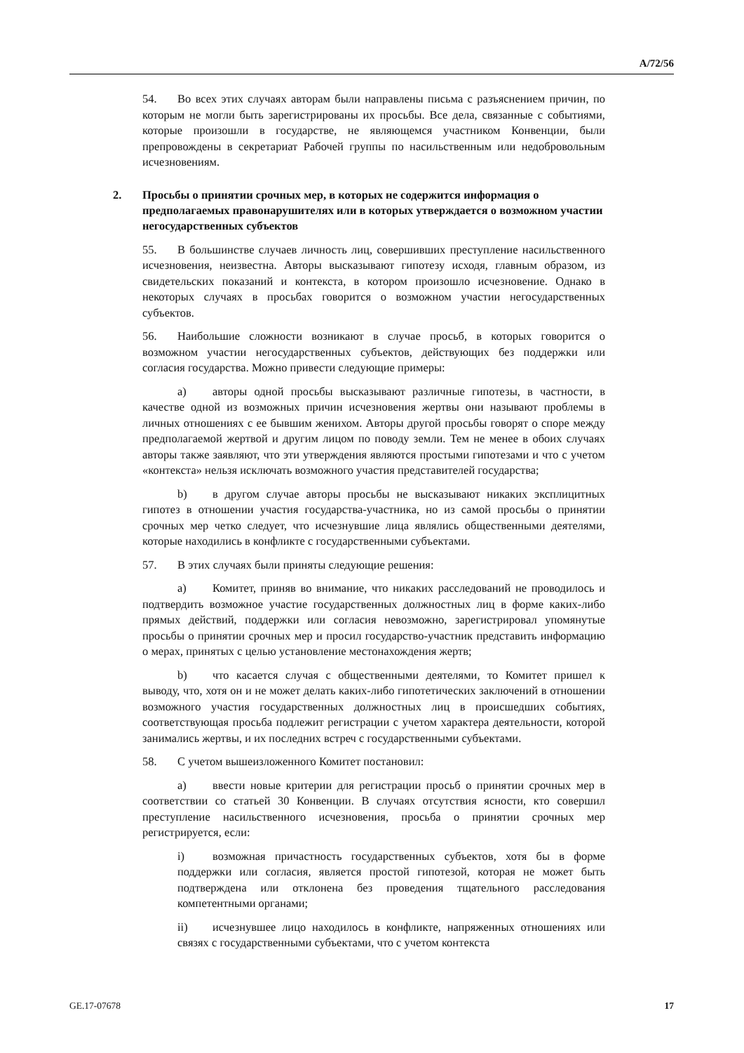A/72/56
54. Во всех этих случаях авторам были направлены письма с разъяснением причин, по которым не могли быть зарегистрированы их просьбы. Все дела, связанные с событиями, которые произошли в государстве, не являющемся участником Конвенции, были препровождены в секретариат Рабочей группы по насильственным или недобровольным исчезновениям.
2. Просьбы о принятии срочных мер, в которых не содержится информация о предполагаемых правонарушителях или в которых утверждается о возможном участии негосударственных субъектов
55. В большинстве случаев личность лиц, совершивших преступление насильственного исчезновения, неизвестна. Авторы высказывают гипотезу исходя, главным образом, из свидетельских показаний и контекста, в котором произошло исчезновение. Однако в некоторых случаях в просьбах говорится о возможном участии негосударственных субъектов.
56. Наибольшие сложности возникают в случае просьб, в которых говорится о возможном участии негосударственных субъектов, действующих без поддержки или согласия государства. Можно привести следующие примеры:
a) авторы одной просьбы высказывают различные гипотезы, в частности, в качестве одной из возможных причин исчезновения жертвы они называют проблемы в личных отношениях с ее бывшим женихом. Авторы другой просьбы говорят о споре между предполагаемой жертвой и другим лицом по поводу земли. Тем не менее в обоих случаях авторы также заявляют, что эти утверждения являются простыми гипотезами и что с учетом «контекста» нельзя исключать возможного участия представителей государства;
b) в другом случае авторы просьбы не высказывают никаких эксплицитных гипотез в отношении участия государства-участника, но из самой просьбы о принятии срочных мер четко следует, что исчезнувшие лица являлись общественными деятелями, которые находились в конфликте с государственными субъектами.
57. В этих случаях были приняты следующие решения:
a) Комитет, приняв во внимание, что никаких расследований не проводилось и подтвердить возможное участие государственных должностных лиц в форме каких-либо прямых действий, поддержки или согласия невозможно, зарегистрировал упомянутые просьбы о принятии срочных мер и просил государство-участник представить информацию о мерах, принятых с целью установление местонахождения жертв;
b) что касается случая с общественными деятелями, то Комитет пришел к выводу, что, хотя он и не может делать каких-либо гипотетических заключений в отношении возможного участия государственных должностных лиц в происшедших событиях, соответствующая просьба подлежит регистрации с учетом характера деятельности, которой занимались жертвы, и их последних встреч с государственными субъектами.
58. С учетом вышеизложенного Комитет постановил:
a) ввести новые критерии для регистрации просьб о принятии срочных мер в соответствии со статьей 30 Конвенции. В случаях отсутствия ясности, кто совершил преступление насильственного исчезновения, просьба о принятии срочных мер регистрируется, если:
i) возможная причастность государственных субъектов, хотя бы в форме поддержки или согласия, является простой гипотезой, которая не может быть подтверждена или отклонена без проведения тщательного расследования компетентными органами;
ii) исчезнувшее лицо находилось в конфликте, напряженных отношениях или связях с государственными субъектами, что с учетом контекста
GE.17-07678 17